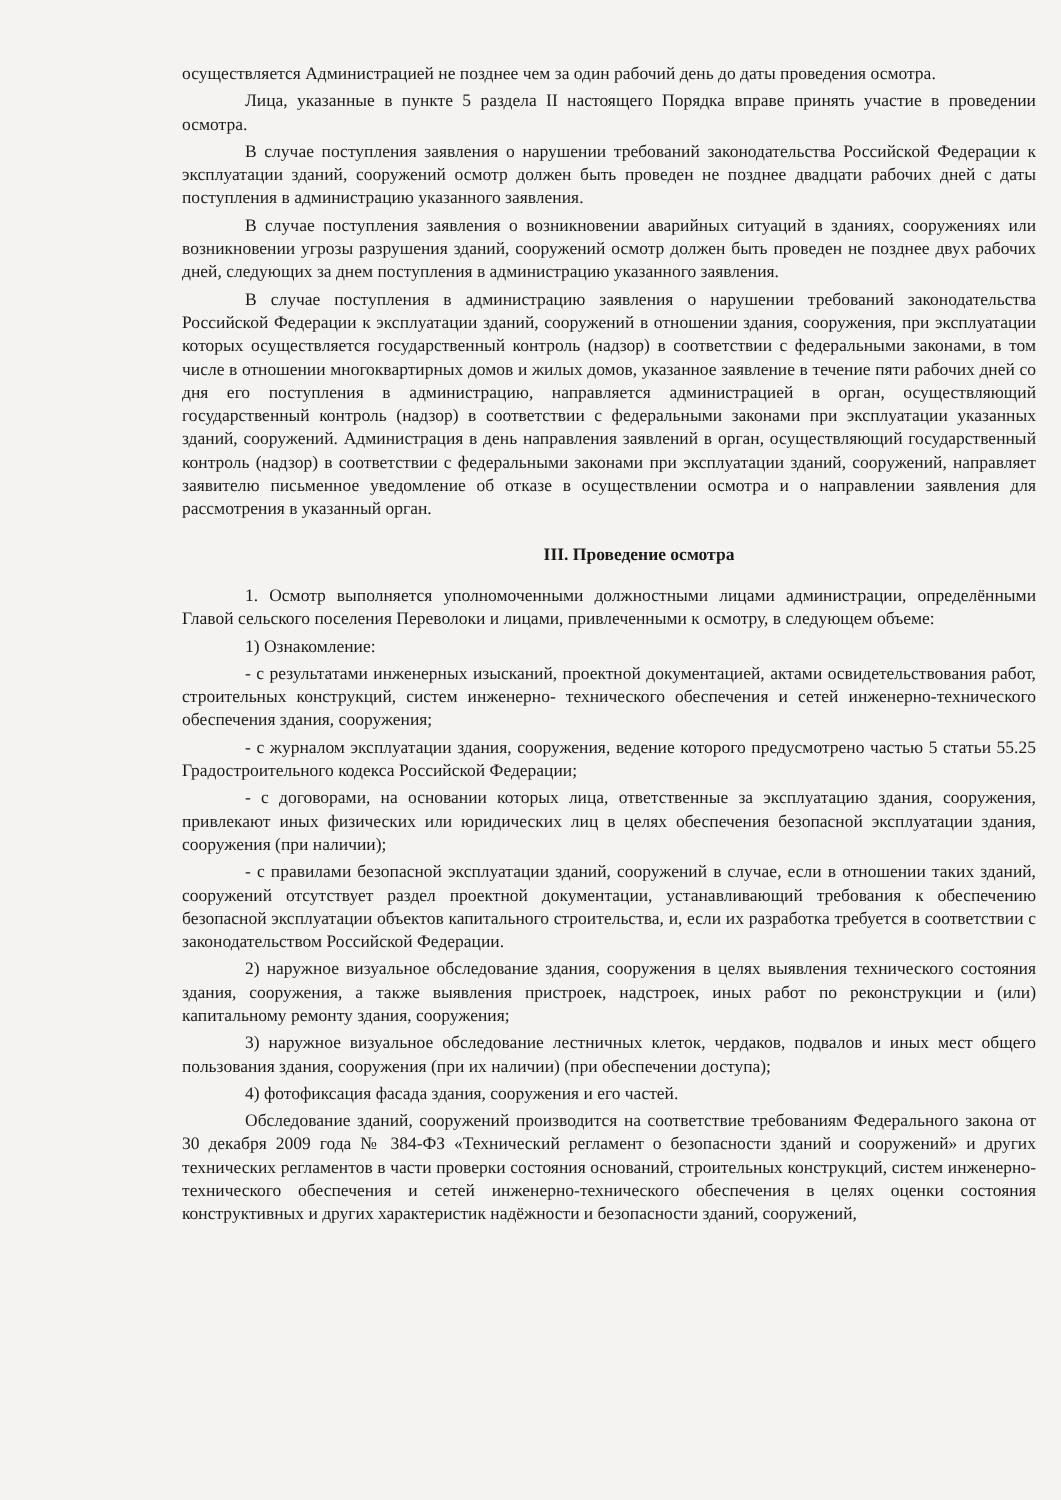осуществляется Администрацией не позднее чем за один рабочий день до даты проведения осмотра.
Лица, указанные в пункте 5 раздела II настоящего Порядка вправе принять участие в проведении осмотра.
В случае поступления заявления о нарушении требований законодательства Российской Федерации к эксплуатации зданий, сооружений осмотр должен быть проведен не позднее двадцати рабочих дней с даты поступления в администрацию указанного заявления.
В случае поступления заявления о возникновении аварийных ситуаций в зданиях, сооружениях или возникновении угрозы разрушения зданий, сооружений осмотр должен быть проведен не позднее двух рабочих дней, следующих за днем поступления в администрацию указанного заявления.
В случае поступления в администрацию заявления о нарушении требований законодательства Российской Федерации к эксплуатации зданий, сооружений в отношении здания, сооружения, при эксплуатации которых осуществляется государственный контроль (надзор) в соответствии с федеральными законами, в том числе в отношении многоквартирных домов и жилых домов, указанное заявление в течение пяти рабочих дней со дня его поступления в администрацию, направляется администрацией в орган, осуществляющий государственный контроль (надзор) в соответствии с федеральными законами при эксплуатации указанных зданий, сооружений. Администрация в день направления заявлений в орган, осуществляющий государственный контроль (надзор) в соответствии с федеральными законами при эксплуатации зданий, сооружений, направляет заявителю письменное уведомление об отказе в осуществлении осмотра и о направлении заявления для рассмотрения в указанный орган.
III. Проведение осмотра
1. Осмотр выполняется уполномоченными должностными лицами администрации, определёнными Главой сельского поселения Переволоки и лицами, привлеченными к осмотру, в следующем объеме:
1) Ознакомление:
- с результатами инженерных изысканий, проектной документацией, актами освидетельствования работ, строительных конструкций, систем инженерно- технического обеспечения и сетей инженерно-технического обеспечения здания, сооружения;
- с журналом эксплуатации здания, сооружения, ведение которого предусмотрено частью 5 статьи 55.25 Градостроительного кодекса Российской Федерации;
- с договорами, на основании которых лица, ответственные за эксплуатацию здания, сооружения, привлекают иных физических или юридических лиц в целях обеспечения безопасной эксплуатации здания, сооружения (при наличии);
- с правилами безопасной эксплуатации зданий, сооружений в случае, если в отношении таких зданий, сооружений отсутствует раздел проектной документации, устанавливающий требования к обеспечению безопасной эксплуатации объектов капитального строительства, и, если их разработка требуется в соответствии с законодательством Российской Федерации.
2) наружное визуальное обследование здания, сооружения в целях выявления технического состояния здания, сооружения, а также выявления пристроек, надстроек, иных работ по реконструкции и (или) капитальному ремонту здания, сооружения;
3) наружное визуальное обследование лестничных клеток, чердаков, подвалов и иных мест общего пользования здания, сооружения (при их наличии) (при обеспечении доступа);
4) фотофиксация фасада здания, сооружения и его частей.
Обследование зданий, сооружений производится на соответствие требованиям Федерального закона от 30 декабря 2009 года № 384-ФЗ «Технический регламент о безопасности зданий и сооружений» и других технических регламентов в части проверки состояния оснований, строительных конструкций, систем инженерно-технического обеспечения и сетей инженерно-технического обеспечения в целях оценки состояния конструктивных и других характеристик надёжности и безопасности зданий, сооружений,